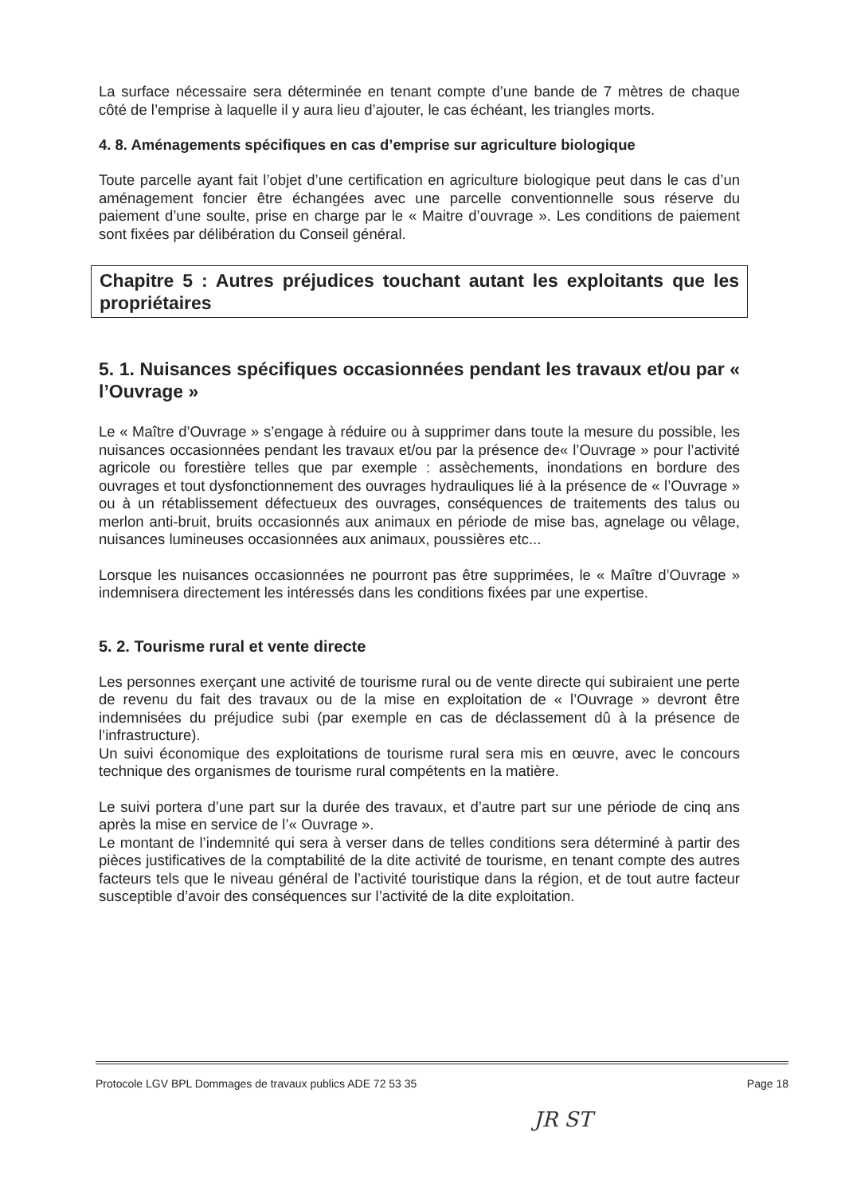La surface nécessaire sera déterminée en tenant compte d’une bande de 7 mètres de chaque côté de l’emprise à laquelle il y aura lieu d’ajouter, le cas échéant, les triangles morts.
4. 8. Aménagements spécifiques en cas d’emprise sur agriculture biologique
Toute parcelle ayant fait l’objet d’une certification en agriculture biologique peut dans le cas d’un aménagement foncier être échangées avec une parcelle conventionnelle sous réserve du paiement d’une soulte, prise en charge par le « Maitre d’ouvrage ». Les conditions de paiement sont fixées par délibération du Conseil général.
Chapitre 5 : Autres préjudices touchant autant les exploitants que les propriétaires
5. 1. Nuisances spécifiques occasionnées pendant les travaux et/ou par « l’Ouvrage »
Le « Maître d’Ouvrage » s’engage à réduire ou à supprimer dans toute la mesure du possible, les nuisances occasionnées pendant les travaux et/ou par la présence de« l’Ouvrage » pour l’activité agricole ou forestière telles que par exemple : assèchements, inondations en bordure des ouvrages et tout dysfonctionnement des ouvrages hydrauliques lié à la présence de « l’Ouvrage » ou à un rétablissement défectueux des ouvrages, conséquences de traitements des talus ou merlon anti-bruit, bruits occasionnés aux animaux en période de mise bas, agnelage ou vêlage, nuisances lumineuses occasionnées aux animaux, poussières etc...
Lorsque les nuisances occasionnées ne pourront pas être supprimées, le « Maître d’Ouvrage » indemnisera directement les intéressés dans les conditions fixées par une expertise.
5. 2. Tourisme rural et vente directe
Les personnes exerçant une activité de tourisme rural ou de vente directe qui subiraient une perte de revenu du fait des travaux ou de la mise en exploitation de « l’Ouvrage » devront être indemnisées du préjudice subi (par exemple en cas de déclassement dû à la présence de l’infrastructure).
Un suivi économique des exploitations de tourisme rural sera mis en œuvre, avec le concours technique des organismes de tourisme rural compétents en la matière.
Le suivi portera d’une part sur la durée des travaux, et d’autre part sur une période de cinq ans après la mise en service de l’« Ouvrage ».
Le montant de l’indemnité qui sera à verser dans de telles conditions sera déterminé à partir des pièces justificatives de la comptabilité de la dite activité de tourisme, en tenant compte des autres facteurs tels que le niveau général de l’activité touristique dans la région, et de tout autre facteur susceptible d’avoir des conséquences sur l’activité de la dite exploitation.
Protocole LGV BPL Dommages de travaux publics ADE 72 53 35 Page 18
JR ST